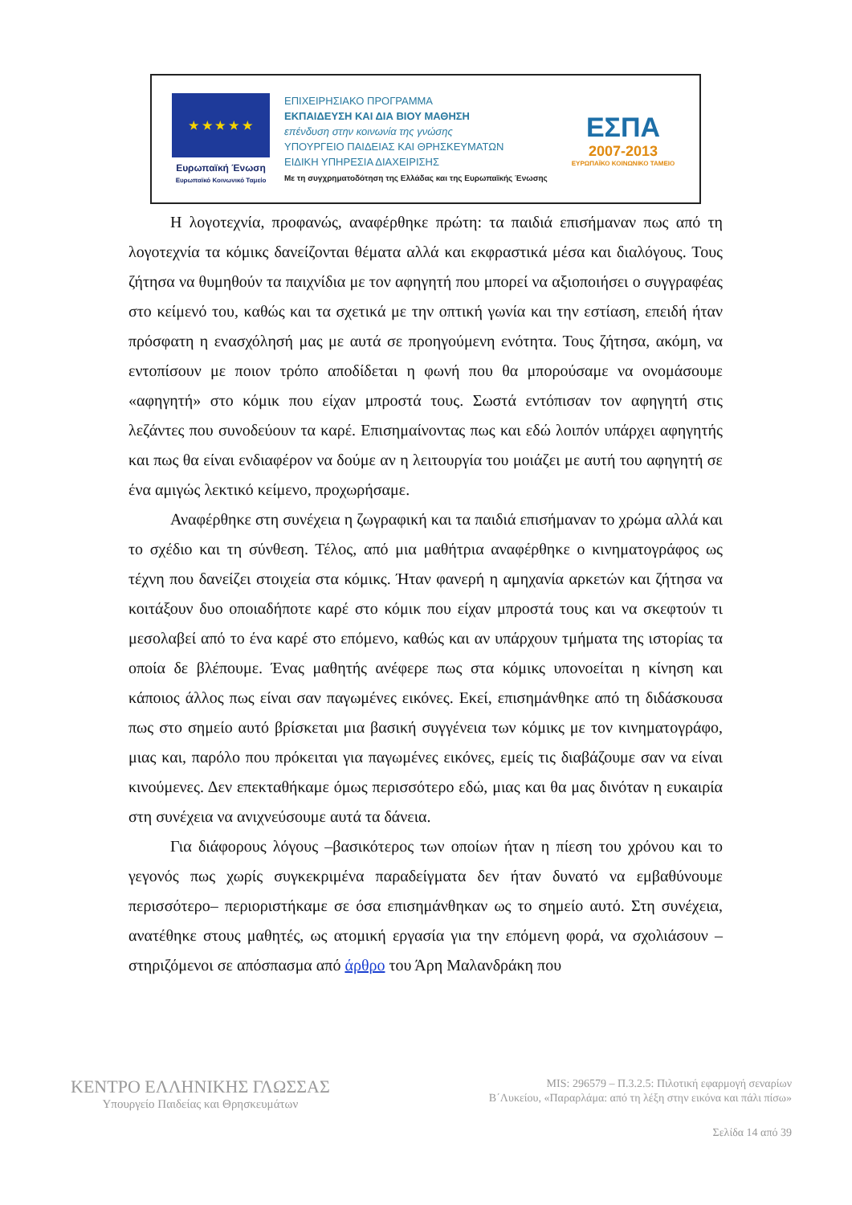★ ★ ★ ★ ★
Ευρωπαϊκή Ένωση
Ευρωπαϊκό Κοινωνικό Ταμείο
ΕΠΙΧΕΙΡΗΣΙΑΚΟ ΠΡΟΓΡΑΜΜΑ
ΕΚΠΑΙΔΕΥΣΗ ΚΑΙ ΔΙΑ ΒΙΟΥ ΜΑΘΗΣΗ
επένδυση στην κοινωνία της γνώσης
ΥΠΟΥΡΓΕΙΟ ΠΑΙΔΕΙΑΣ ΚΑΙ ΘΡΗΣΚΕΥΜΑΤΩΝ
ΕΙΔΙΚΗ ΥΠΗΡΕΣΙΑ ΔΙΑΧΕΙΡΙΣΗΣ
Με τη συγχρηματοδότηση της Ελλάδας και της Ευρωπαϊκής Ένωσης
ΕΣΠΑ
2007-2013
ΕΥΡΩΠΑΪΚΟ ΚΟΙΝΩΝΙΚΟ ΤΑΜΕΙΟ
Η λογοτεχνία, προφανώς, αναφέρθηκε πρώτη: τα παιδιά επισήμαναν πως από τη λογοτεχνία τα κόμικς δανείζονται θέματα αλλά και εκφραστικά μέσα και διαλόγους. Τους ζήτησα να θυμηθούν τα παιχνίδια με τον αφηγητή που μπορεί να αξιοποιήσει ο συγγραφέας στο κείμενό του, καθώς και τα σχετικά με την οπτική γωνία και την εστίαση, επειδή ήταν πρόσφατη η ενασχόλησή μας με αυτά σε προηγούμενη ενότητα. Τους ζήτησα, ακόμη, να εντοπίσουν με ποιον τρόπο αποδίδεται η φωνή που θα μπορούσαμε να ονομάσουμε «αφηγητή» στο κόμικ που είχαν μπροστά τους. Σωστά εντόπισαν τον αφηγητή στις λεζάντες που συνοδεύουν τα καρέ. Επισημαίνοντας πως και εδώ λοιπόν υπάρχει αφηγητής και πως θα είναι ενδιαφέρον να δούμε αν η λειτουργία του μοιάζει με αυτή του αφηγητή σε ένα αμιγώς λεκτικό κείμενο, προχωρήσαμε.
Αναφέρθηκε στη συνέχεια η ζωγραφική και τα παιδιά επισήμαναν το χρώμα αλλά και το σχέδιο και τη σύνθεση. Τέλος, από μια μαθήτρια αναφέρθηκε ο κινηματογράφος ως τέχνη που δανείζει στοιχεία στα κόμικς. Ήταν φανερή η αμηχανία αρκετών και ζήτησα να κοιτάξουν δυο οποιαδήποτε καρέ στο κόμικ που είχαν μπροστά τους και να σκεφτούν τι μεσολαβεί από το ένα καρέ στο επόμενο, καθώς και αν υπάρχουν τμήματα της ιστορίας τα οποία δε βλέπουμε. Ένας μαθητής ανέφερε πως στα κόμικς υπονοείται η κίνηση και κάποιος άλλος πως είναι σαν παγωμένες εικόνες. Εκεί, επισημάνθηκε από τη διδάσκουσα πως στο σημείο αυτό βρίσκεται μια βασική συγγένεια των κόμικς με τον κινηματογράφο, μιας και, παρόλο που πρόκειται για παγωμένες εικόνες, εμείς τις διαβάζουμε σαν να είναι κινούμενες. Δεν επεκταθήκαμε όμως περισσότερο εδώ, μιας και θα μας δινόταν η ευκαιρία στη συνέχεια να ανιχνεύσουμε αυτά τα δάνεια.
Για διάφορους λόγους –βασικότερος των οποίων ήταν η πίεση του χρόνου και το γεγονός πως χωρίς συγκεκριμένα παραδείγματα δεν ήταν δυνατό να εμβαθύνουμε περισσότερο– περιοριστήκαμε σε όσα επισημάνθηκαν ως το σημείο αυτό. Στη συνέχεια, ανατέθηκε στους μαθητές, ως ατομική εργασία για την επόμενη φορά, να σχολιάσουν –στηριζόμενοι σε απόσπασμα από άρθρο του Άρη Μαλανδράκη που
ΚΕΝΤΡΟ ΕΛΛΗΝΙΚΗΣ ΓΛΩΣΣΑΣ
Υπουργείο Παιδείας και Θρησκευμάτων
MIS: 296579 – Π.3.2.5: Πιλοτική εφαρμογή σεναρίων
Β΄Λυκείου, «Παραρλάμα: από τη λέξη στην εικόνα και πάλι πίσω»
Σελίδα 14 από 39